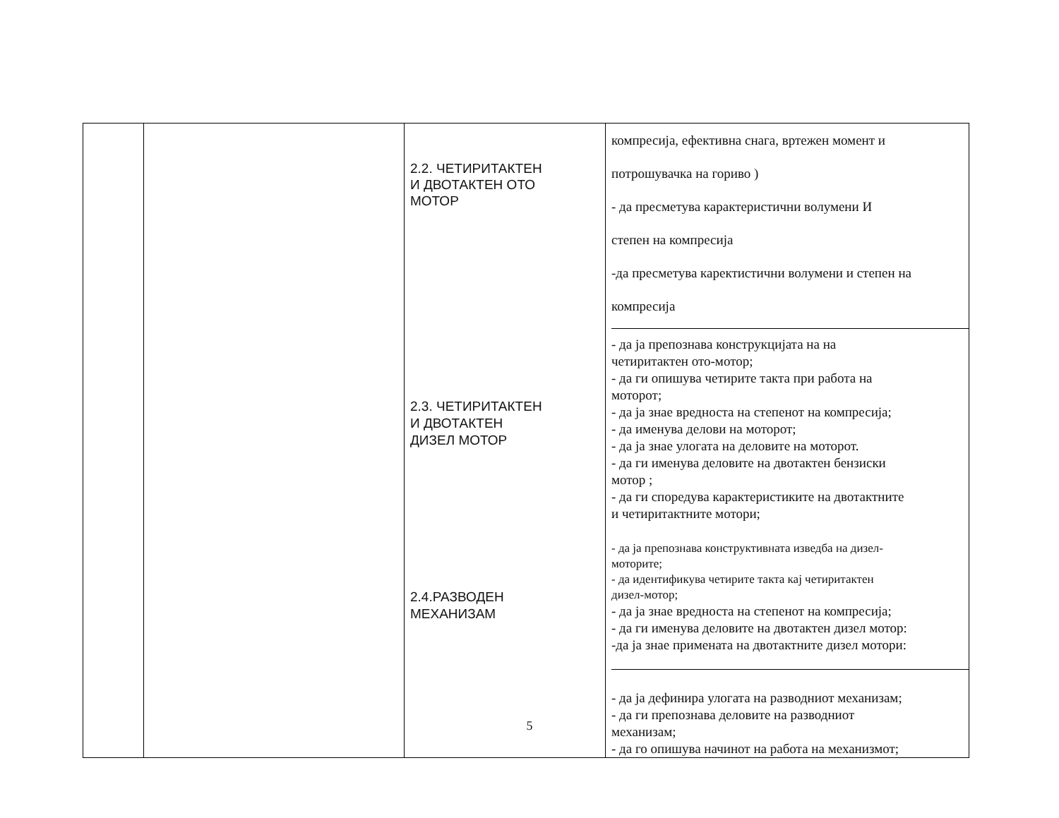| | | 2.2. ЧЕТИРИТАКТЕН И ДВОТАКТЕН ОТО МОТОР 2.3. ЧЕТИРИТАКТЕН И ДВОТАКТЕН ДИЗЕЛ МОТОР 2.4.РАЗВОДЕН МЕХАНИЗАМ | компресија, ефективна снага, вртежен момент и потрошувачка на гориво ) - да пресметува карактеристични волумени И степен на компресија -да пресметува каректистични волумени и степен на компресија - да ја препознава конструкцијата на на четиритактен ото-мотор; - да ги опишува четирите такта при работа на моторот; - да ја знае вредноста на степенот на компресија; - да именува делови на моторот; - да ја знае улогата на деловите на моторот. - да ги именува деловите на двотактен бензиски мотор ; - да ги споредува карактеристиките на двотактните и четиритактните мотори; - да ја препознава конструктивната изведба на дизел- моторите; - да идентификува четирите такта кај четиритактен дизел-мотор; - да ја знае вредноста на степенот на компресија; - да ги именува деловите на двотактен дизел мотор: -да ја знае примената на двотактните дизел мотори: - да ја дефинира улогата на разводниот механизам; - да ги препознава деловите на разводниот механизам; - да го опишува начинот на работа на механизмот; |
5